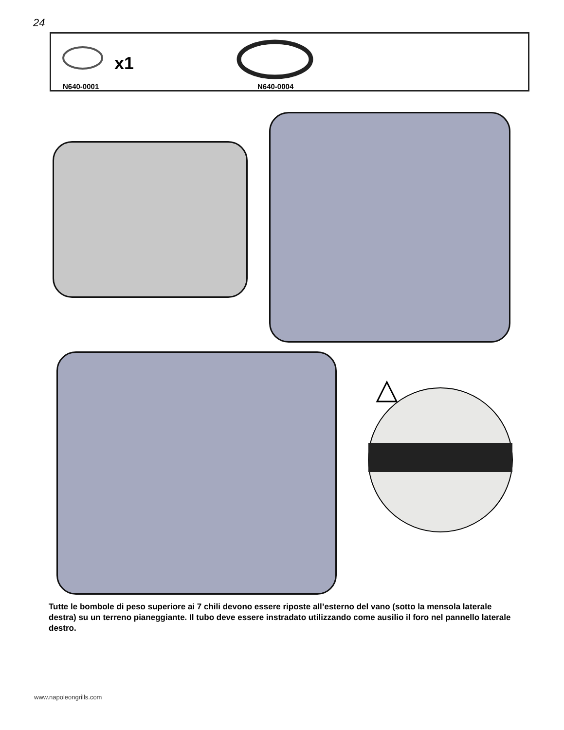24
x1
N640-0001 N640-0004
Tutte le bombole di peso superiore ai 7 chili devono essere riposte all’esterno del vano (sotto la mensola laterale destra) su un terreno pianeggiante. Il tubo deve essere instradato utilizzando come ausilio il foro nel pannello laterale destro.
www.napoleongrills.com